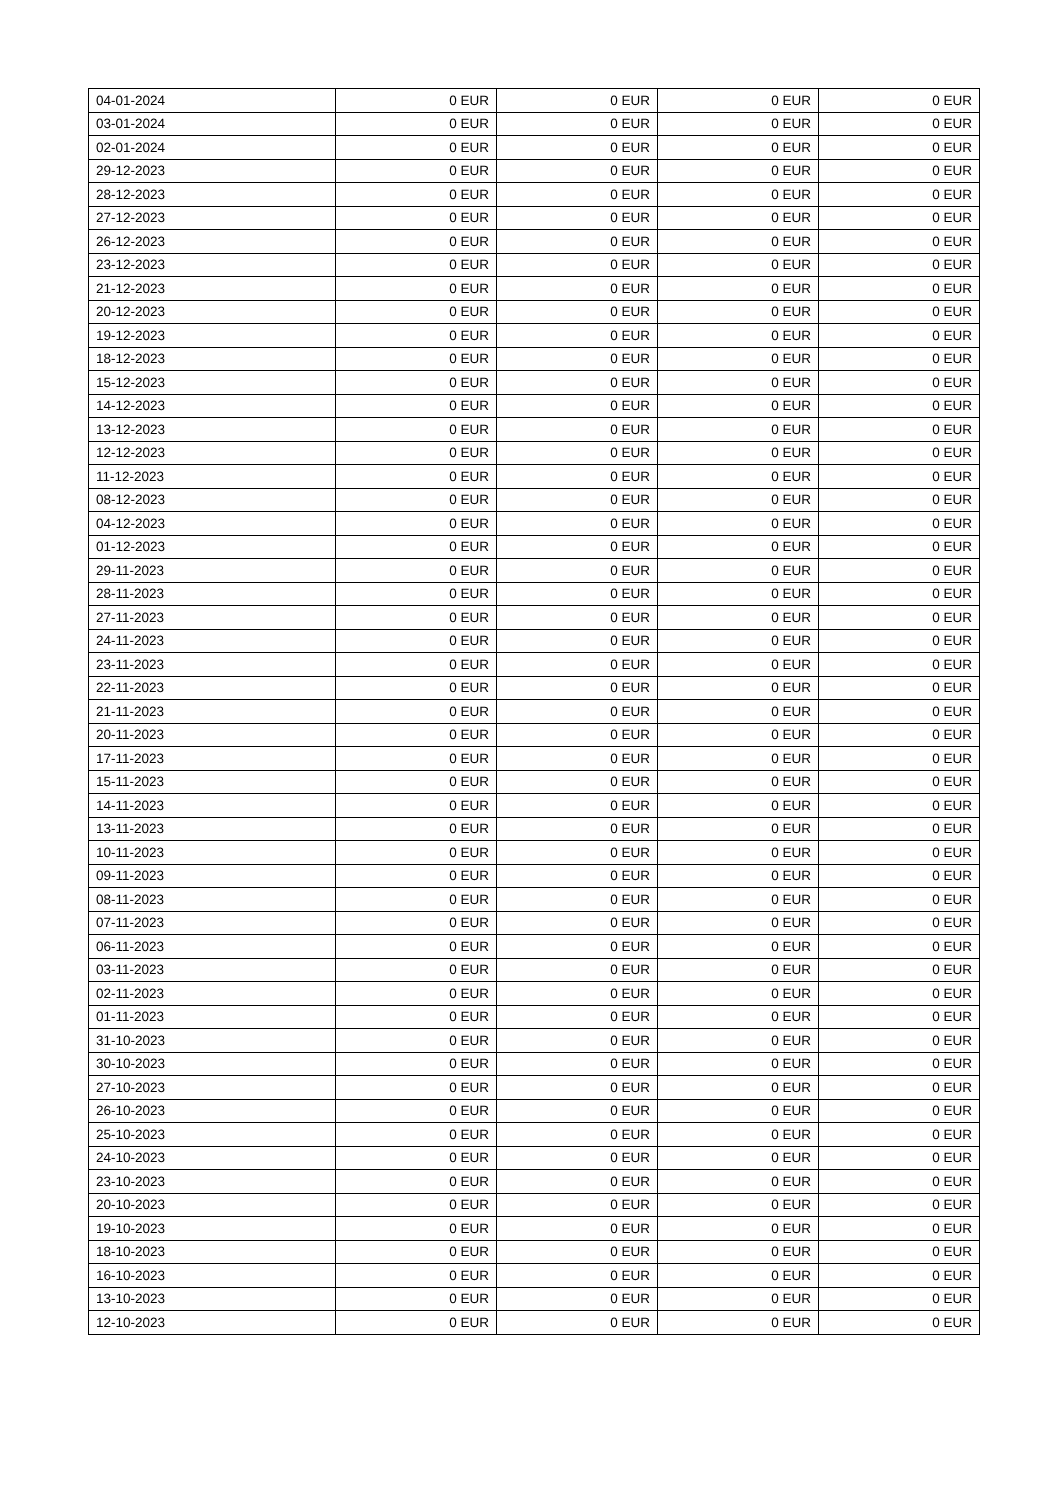| 04-01-2024 | 0 EUR | 0 EUR | 0 EUR | 0 EUR |
| 03-01-2024 | 0 EUR | 0 EUR | 0 EUR | 0 EUR |
| 02-01-2024 | 0 EUR | 0 EUR | 0 EUR | 0 EUR |
| 29-12-2023 | 0 EUR | 0 EUR | 0 EUR | 0 EUR |
| 28-12-2023 | 0 EUR | 0 EUR | 0 EUR | 0 EUR |
| 27-12-2023 | 0 EUR | 0 EUR | 0 EUR | 0 EUR |
| 26-12-2023 | 0 EUR | 0 EUR | 0 EUR | 0 EUR |
| 23-12-2023 | 0 EUR | 0 EUR | 0 EUR | 0 EUR |
| 21-12-2023 | 0 EUR | 0 EUR | 0 EUR | 0 EUR |
| 20-12-2023 | 0 EUR | 0 EUR | 0 EUR | 0 EUR |
| 19-12-2023 | 0 EUR | 0 EUR | 0 EUR | 0 EUR |
| 18-12-2023 | 0 EUR | 0 EUR | 0 EUR | 0 EUR |
| 15-12-2023 | 0 EUR | 0 EUR | 0 EUR | 0 EUR |
| 14-12-2023 | 0 EUR | 0 EUR | 0 EUR | 0 EUR |
| 13-12-2023 | 0 EUR | 0 EUR | 0 EUR | 0 EUR |
| 12-12-2023 | 0 EUR | 0 EUR | 0 EUR | 0 EUR |
| 11-12-2023 | 0 EUR | 0 EUR | 0 EUR | 0 EUR |
| 08-12-2023 | 0 EUR | 0 EUR | 0 EUR | 0 EUR |
| 04-12-2023 | 0 EUR | 0 EUR | 0 EUR | 0 EUR |
| 01-12-2023 | 0 EUR | 0 EUR | 0 EUR | 0 EUR |
| 29-11-2023 | 0 EUR | 0 EUR | 0 EUR | 0 EUR |
| 28-11-2023 | 0 EUR | 0 EUR | 0 EUR | 0 EUR |
| 27-11-2023 | 0 EUR | 0 EUR | 0 EUR | 0 EUR |
| 24-11-2023 | 0 EUR | 0 EUR | 0 EUR | 0 EUR |
| 23-11-2023 | 0 EUR | 0 EUR | 0 EUR | 0 EUR |
| 22-11-2023 | 0 EUR | 0 EUR | 0 EUR | 0 EUR |
| 21-11-2023 | 0 EUR | 0 EUR | 0 EUR | 0 EUR |
| 20-11-2023 | 0 EUR | 0 EUR | 0 EUR | 0 EUR |
| 17-11-2023 | 0 EUR | 0 EUR | 0 EUR | 0 EUR |
| 15-11-2023 | 0 EUR | 0 EUR | 0 EUR | 0 EUR |
| 14-11-2023 | 0 EUR | 0 EUR | 0 EUR | 0 EUR |
| 13-11-2023 | 0 EUR | 0 EUR | 0 EUR | 0 EUR |
| 10-11-2023 | 0 EUR | 0 EUR | 0 EUR | 0 EUR |
| 09-11-2023 | 0 EUR | 0 EUR | 0 EUR | 0 EUR |
| 08-11-2023 | 0 EUR | 0 EUR | 0 EUR | 0 EUR |
| 07-11-2023 | 0 EUR | 0 EUR | 0 EUR | 0 EUR |
| 06-11-2023 | 0 EUR | 0 EUR | 0 EUR | 0 EUR |
| 03-11-2023 | 0 EUR | 0 EUR | 0 EUR | 0 EUR |
| 02-11-2023 | 0 EUR | 0 EUR | 0 EUR | 0 EUR |
| 01-11-2023 | 0 EUR | 0 EUR | 0 EUR | 0 EUR |
| 31-10-2023 | 0 EUR | 0 EUR | 0 EUR | 0 EUR |
| 30-10-2023 | 0 EUR | 0 EUR | 0 EUR | 0 EUR |
| 27-10-2023 | 0 EUR | 0 EUR | 0 EUR | 0 EUR |
| 26-10-2023 | 0 EUR | 0 EUR | 0 EUR | 0 EUR |
| 25-10-2023 | 0 EUR | 0 EUR | 0 EUR | 0 EUR |
| 24-10-2023 | 0 EUR | 0 EUR | 0 EUR | 0 EUR |
| 23-10-2023 | 0 EUR | 0 EUR | 0 EUR | 0 EUR |
| 20-10-2023 | 0 EUR | 0 EUR | 0 EUR | 0 EUR |
| 19-10-2023 | 0 EUR | 0 EUR | 0 EUR | 0 EUR |
| 18-10-2023 | 0 EUR | 0 EUR | 0 EUR | 0 EUR |
| 16-10-2023 | 0 EUR | 0 EUR | 0 EUR | 0 EUR |
| 13-10-2023 | 0 EUR | 0 EUR | 0 EUR | 0 EUR |
| 12-10-2023 | 0 EUR | 0 EUR | 0 EUR | 0 EUR |